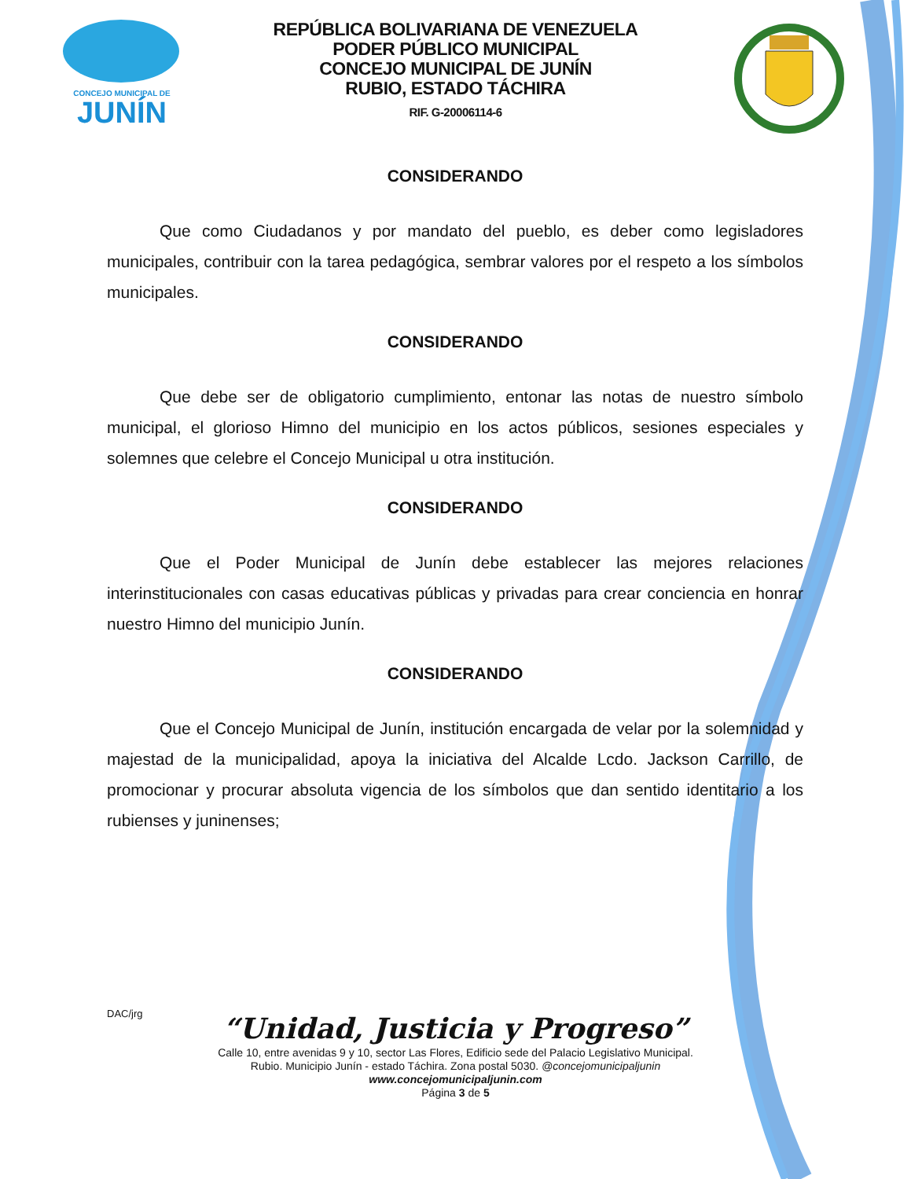CONCEJO MUNICIPAL DE
JUNÍN
REPÚBLICA BOLIVARIANA DE VENEZUELA
PODER PÚBLICO MUNICIPAL
CONCEJO MUNICIPAL DE JUNÍN
RUBIO, ESTADO TÁCHIRA
RIF. G-20006114-6
CONSIDERANDO
Que como Ciudadanos y por mandato del pueblo, es deber como legisladores municipales, contribuir con la tarea pedagógica, sembrar valores por el respeto a los símbolos municipales.
CONSIDERANDO
Que debe ser de obligatorio cumplimiento, entonar las notas de nuestro símbolo municipal, el glorioso Himno del municipio en los actos públicos, sesiones especiales y solemnes que celebre el Concejo Municipal u otra institución.
CONSIDERANDO
Que el Poder Municipal de Junín debe establecer las mejores relaciones interinstitucionales con casas educativas públicas y privadas para crear conciencia en honrar nuestro Himno del municipio Junín.
CONSIDERANDO
Que el Concejo Municipal de Junín, institución encargada de velar por la solemnidad y majestad de la municipalidad, apoya la iniciativa del Alcalde Lcdo. Jackson Carrillo, de promocionar y procurar absoluta vigencia de los símbolos que dan sentido identitario a los rubienses y juninenses;
DAC/jrg
“Unidad, Justicia y Progreso”
Calle 10, entre avenidas 9 y 10, sector Las Flores, Edificio sede del Palacio Legislativo Municipal.
Rubio. Municipio Junín - estado Táchira. Zona postal 5030. @concejomunicipaljunin
www.concejomunicipaljunin.com
Página 3 de 5